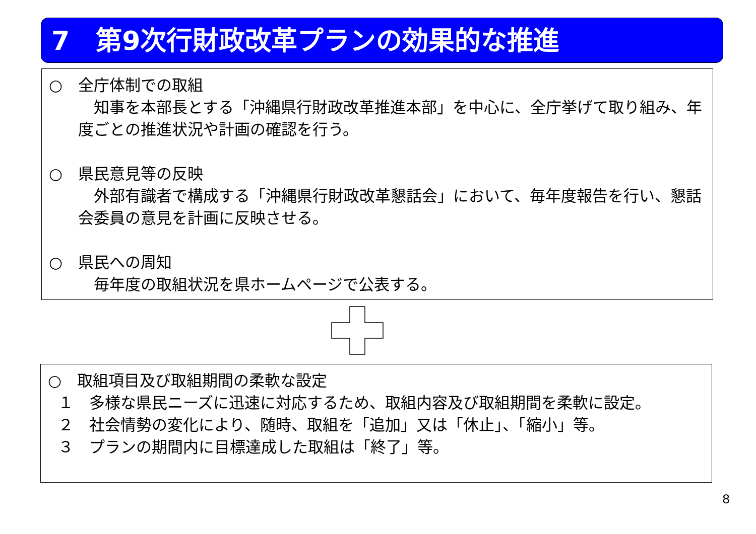7　第9次行財政改革プランの効果的な推進
○　全庁体制での取組
　知事を本部長とする「沖縄県行財政改革推進本部」を中心に、全庁挙げて取り組み、年度ごとの推進状況や計画の確認を行う。
○　県民意見等の反映
　外部有識者で構成する「沖縄県行財政改革懇話会」において、毎年度報告を行い、懇話会委員の意見を計画に反映させる。
○　県民への周知
　毎年度の取組状況を県ホームページで公表する。
○　取組項目及び取組期間の柔軟な設定
１　多様な県民ニーズに迅速に対応するため、取組内容及び取組期間を柔軟に設定。
２　社会情勢の変化により、随時、取組を「追加」又は「休止」、「縮小」等。
３　プランの期間内に目標達成した取組は「終了」等。
8